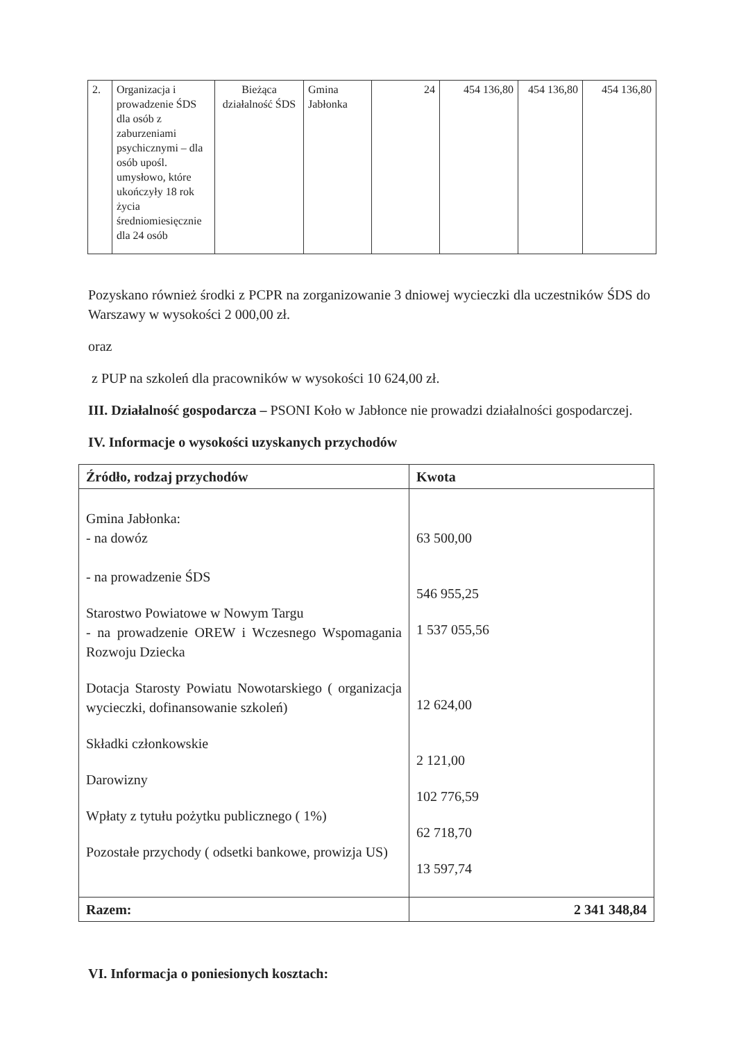| 2. | Organizacja i prowadzenie ŚDS dla osób z zaburzeniami psychicznymi – dla osób upośl. umysłowo, które ukończyły 18 rok życia średniomiesięcznie dla 24 osób | Bieżąca działalność ŚDS | Gmina Jabłonka | 24 | 454 136,80 | 454 136,80 | 454 136,80 |
Pozyskano również środki z PCPR na zorganizowanie 3 dniowej wycieczki dla uczestników ŚDS do Warszawy w wysokości 2 000,00 zł.
oraz
z PUP na szkoleń dla pracowników w wysokości 10 624,00 zł.
III. Działalność gospodarcza – PSONI Koło w Jabłonce nie prowadzi działalności gospodarczej.
IV. Informacje o wysokości uzyskanych przychodów
| Źródło, rodzaj przychodów | Kwota |
| --- | --- |
| Gmina Jabłonka: - na dowóz - na prowadzenie ŚDS Starostwo Powiatowe w Nowym Targu - na prowadzenie OREW i Wczesnego Wspomagania Rozwoju Dziecka Dotacja Starosty Powiatu Nowotarskiego ( organizacja wycieczki, dofinansowanie szkoleń) Składki członkowskie Darowizny Wpłaty z tytułu pożytku publicznego ( 1%) Pozostałe przychody ( odsetki bankowe, prowizja US) | 63 500,00 546 955,25 1 537 055,56 12 624,00 2 121,00 102 776,59 62 718,70 13 597,74 |
| Razem: | 2 341 348,84 |
VI. Informacja o poniesionych kosztach: